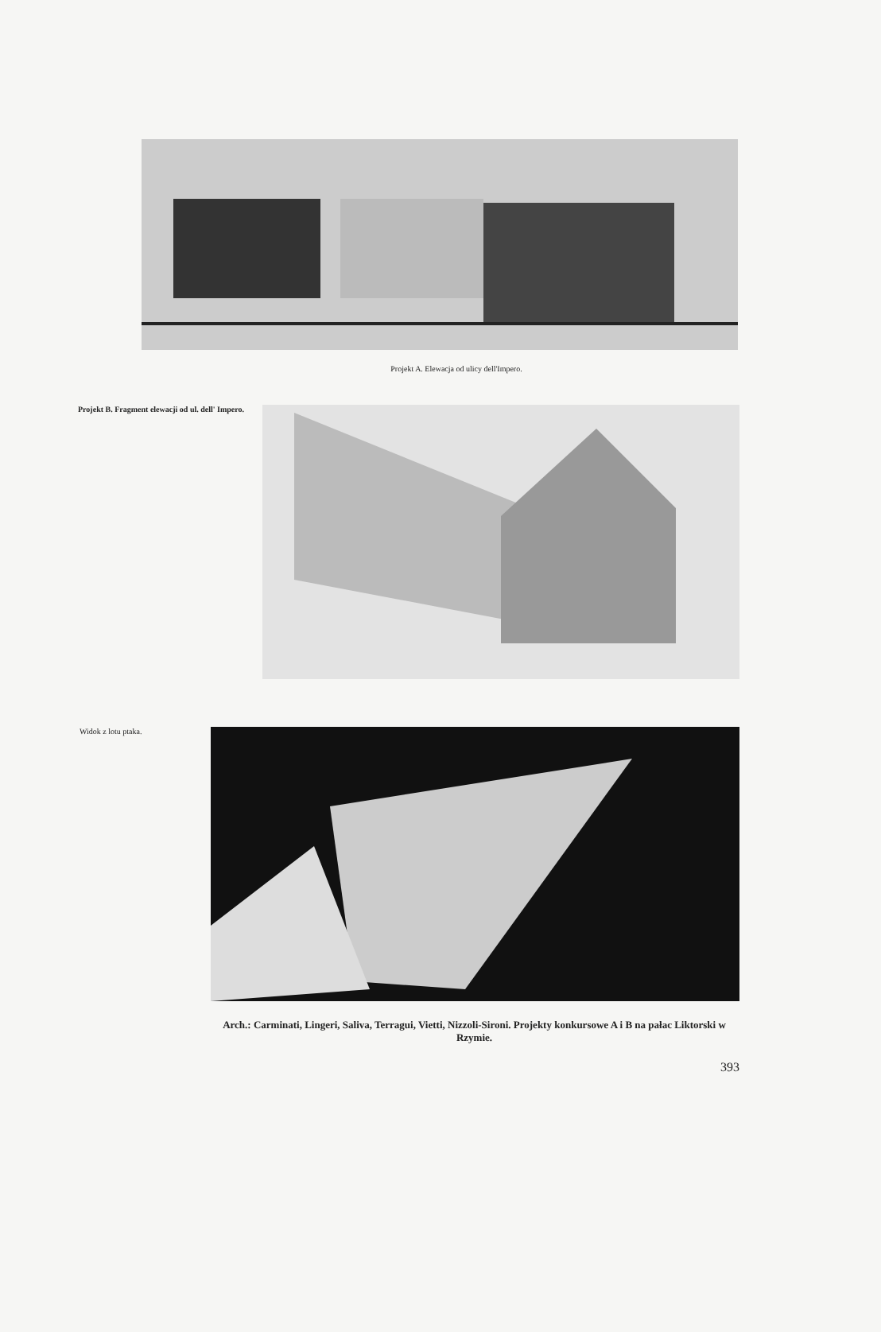Projekt A. Elewacja od ulicy dell'Impero.
Projekt B. Fragment elewacji od ul. dell' Impero.
Widok z lotu ptaka.
Arch.: Carminati, Lingeri, Saliva, Terragui, Vietti, Nizzoli-Sironi. Projekty konkursowe A i B na pałac Liktorski w Rzymie.
393